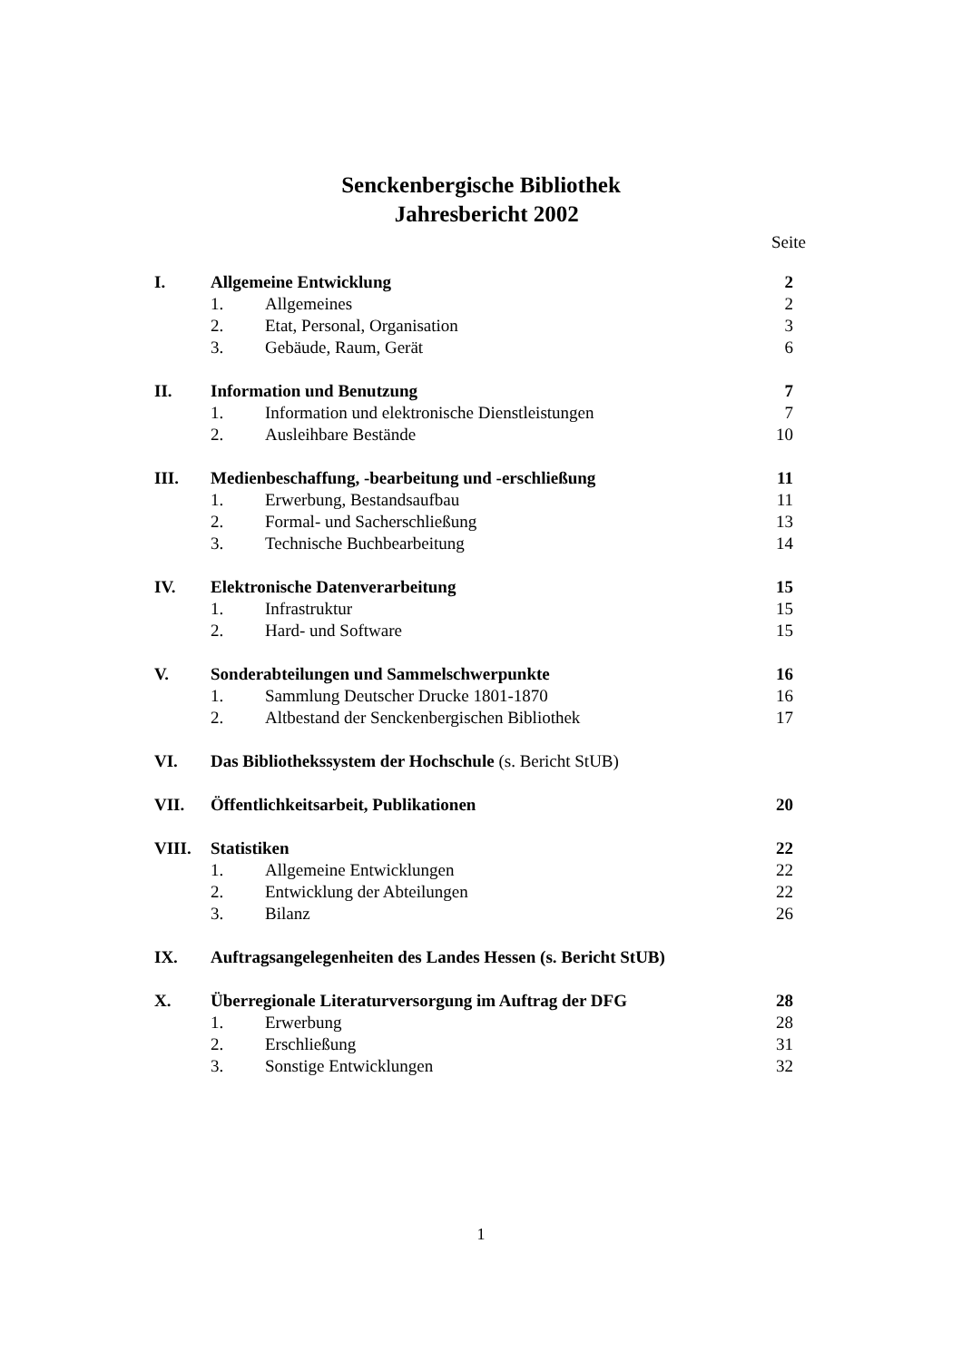Senckenbergische Bibliothek
Jahresbericht 2002
Seite
| I. | Allgemeine Entwicklung | | 2 |
| | 1. | Allgemeines | 2 |
| | 2. | Etat, Personal, Organisation | 3 |
| | 3. | Gebäude, Raum, Gerät | 6 |
| II. | Information und Benutzung | | 7 |
| | 1. | Information und elektronische Dienstleistungen | 7 |
| | 2. | Ausleihbare Bestände | 10 |
| III. | Medienbeschaffung, -bearbeitung und -erschließung | | 11 |
| | 1. | Erwerbung, Bestandsaufbau | 11 |
| | 2. | Formal- und Sacherschließung | 13 |
| | 3. | Technische Buchbearbeitung | 14 |
| IV. | Elektronische Datenverarbeitung | | 15 |
| | 1. | Infrastruktur | 15 |
| | 2. | Hard- und Software | 15 |
| V. | Sonderabteilungen und Sammelschwerpunkte | | 16 |
| | 1. | Sammlung Deutscher Drucke 1801-1870 | 16 |
| | 2. | Altbestand der Senckenbergischen Bibliothek | 17 |
| VI. | Das Bibliothekssystem der Hochschule (s. Bericht StUB) | | |
| VII. | Öffentlichkeitsarbeit, Publikationen | | 20 |
| VIII. | Statistiken | | 22 |
| | 1. | Allgemeine Entwicklungen | 22 |
| | 2. | Entwicklung der Abteilungen | 22 |
| | 3. | Bilanz | 26 |
| IX. | Auftragsangelegenheiten des Landes Hessen (s. Bericht StUB) | | |
| X. | Überregionale Literaturversorgung im Auftrag der DFG | | 28 |
| | 1. | Erwerbung | 28 |
| | 2. | Erschließung | 31 |
| | 3. | Sonstige Entwicklungen | 32 |
1